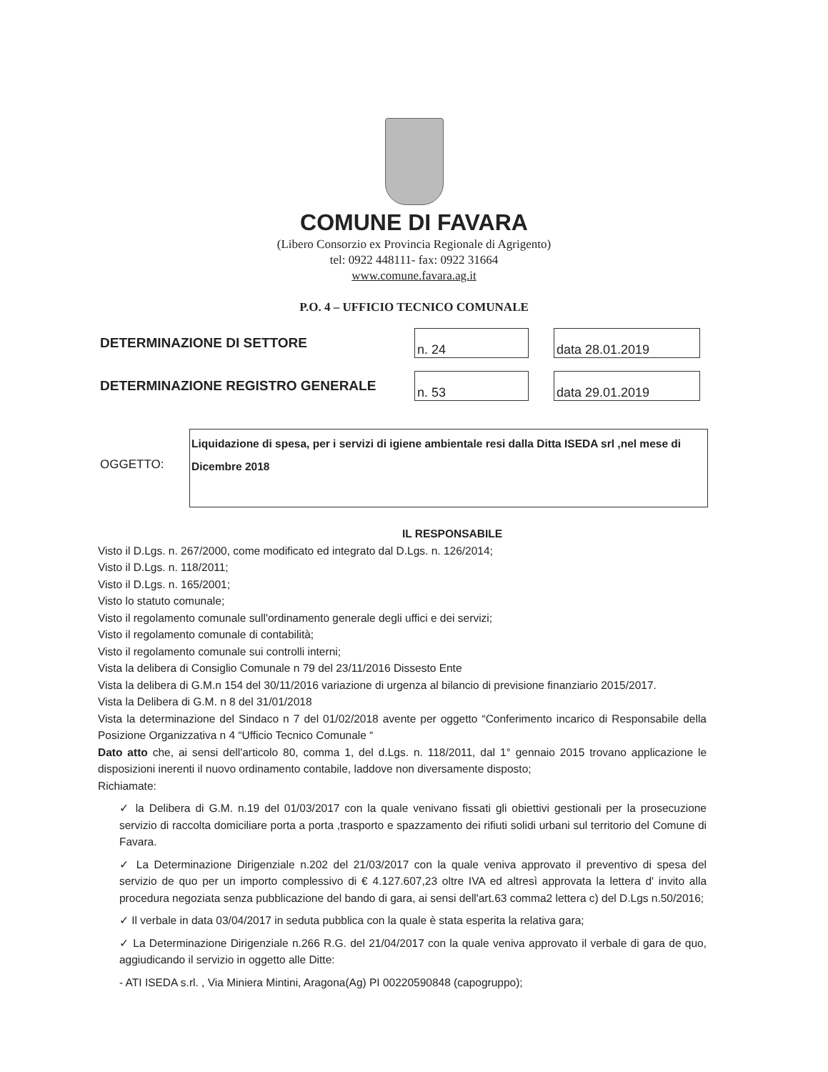COMUNE DI FAVARA
(Libero Consorzio ex Provincia Regionale di Agrigento)
tel: 0922 448111- fax: 0922 31664
www.comune.favara.ag.it
P.O. 4 – UFFICIO TECNICO COMUNALE
DETERMINAZIONE DI SETTORE
n. 24 data 28.01.2019
DETERMINAZIONE REGISTRO GENERALE
n. 53 data 29.01.2019
OGGETTO:
Liquidazione di spesa, per i servizi di igiene ambientale resi dalla Ditta ISEDA srl ,nel mese di Dicembre 2018
IL RESPONSABILE
Visto il D.Lgs. n. 267/2000, come modificato ed integrato dal D.Lgs. n. 126/2014;
Visto il D.Lgs. n. 118/2011;
Visto il D.Lgs. n. 165/2001;
Visto lo statuto comunale;
Visto il regolamento comunale sull'ordinamento generale degli uffici e dei servizi;
Visto il regolamento comunale di contabilità;
Visto il regolamento comunale sui controlli interni;
Vista la delibera di Consiglio Comunale n 79 del 23/11/2016 Dissesto Ente
Vista la delibera di G.M.n 154 del 30/11/2016 variazione di urgenza al bilancio di previsione finanziario 2015/2017.
Vista la Delibera di G.M. n 8 del 31/01/2018
Vista la determinazione del Sindaco n 7 del 01/02/2018 avente per oggetto “Conferimento incarico di Responsabile della Posizione Organizzativa n 4 “Ufficio Tecnico Comunale “
Dato atto che, ai sensi dell'articolo 80, comma 1, del d.Lgs. n. 118/2011, dal 1° gennaio 2015 trovano applicazione le disposizioni inerenti il nuovo ordinamento contabile, laddove non diversamente disposto;
Richiamate:
✓ la Delibera di G.M. n.19 del 01/03/2017 con la quale venivano fissati gli obiettivi gestionali per la prosecuzione servizio di raccolta domiciliare porta a porta ,trasporto e spazzamento dei rifiuti solidi urbani sul territorio del Comune di Favara.
✓ La Determinazione Dirigenziale n.202 del 21/03/2017 con la quale veniva approvato il preventivo di spesa del servizio de quo per un importo complessivo di € 4.127.607,23 oltre IVA ed altresì approvata la lettera d' invito alla procedura negoziata senza pubblicazione del bando di gara, ai sensi dell'art.63 comma2 lettera c) del D.Lgs n.50/2016;
✓ Il verbale in data 03/04/2017 in seduta pubblica con la quale è stata esperita la relativa gara;
✓ La Determinazione Dirigenziale n.266 R.G. del 21/04/2017 con la quale veniva approvato il verbale di gara de quo, aggiudicando il servizio in oggetto alle Ditte:
- ATI ISEDA s.rl. , Via Miniera Mintini, Aragona(Ag) PI 00220590848 (capogruppo);